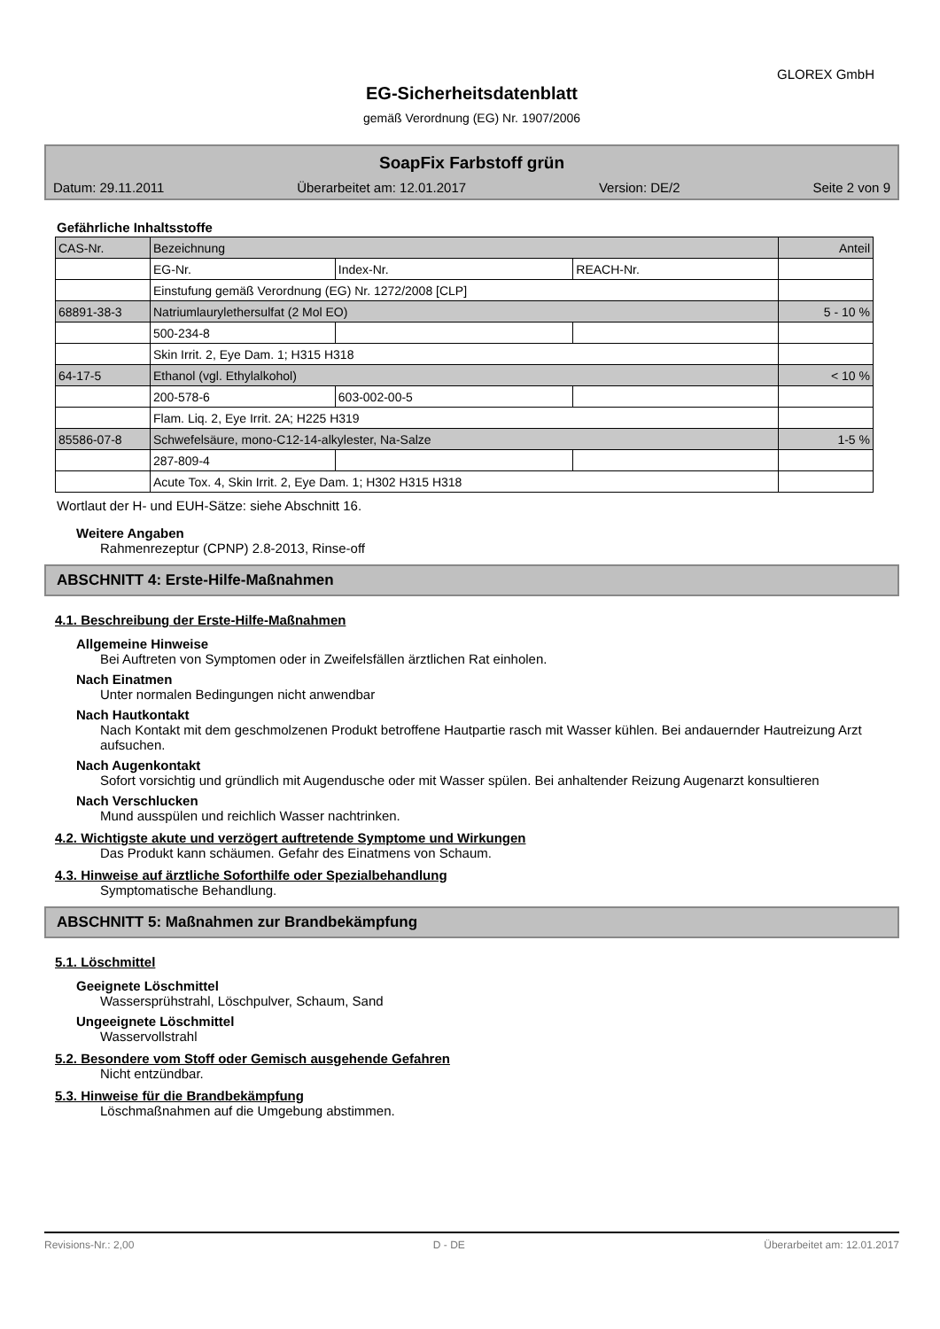GLOREX GmbH
EG-Sicherheitsdatenblatt
gemäß Verordnung (EG) Nr. 1907/2006
SoapFix Farbstoff grün
Datum: 29.11.2011 Überarbeitet am: 12.01.2017 Version: DE/2 Seite 2 von 9
Gefährliche Inhaltsstoffe
| CAS-Nr. | Bezeichnung | | | Anteil |
| | EG-Nr. | Index-Nr. | REACH-Nr. | |
| | Einstufung gemäß Verordnung (EG) Nr. 1272/2008 [CLP] | | | |
| 68891-38-3 | Natriumlaurylethersulfat (2 Mol EO) | | | 5 - 10 % |
| | 500-234-8 | | | |
| | Skin Irrit. 2, Eye Dam. 1; H315 H318 | | | |
| 64-17-5 | Ethanol (vgl. Ethylalkohol) | | | < 10 % |
| | 200-578-6 | 603-002-00-5 | | |
| | Flam. Liq. 2, Eye Irrit. 2A; H225 H319 | | | |
| 85586-07-8 | Schwefelsäure, mono-C12-14-alkylester, Na-Salze | | | 1-5 % |
| | 287-809-4 | | | |
| | Acute Tox. 4, Skin Irrit. 2, Eye Dam. 1; H302 H315 H318 | | | |
Wortlaut der H- und EUH-Sätze: siehe Abschnitt 16.
Weitere Angaben
Rahmenrezeptur (CPNP) 2.8-2013, Rinse-off
ABSCHNITT 4: Erste-Hilfe-Maßnahmen
4.1. Beschreibung der Erste-Hilfe-Maßnahmen
Allgemeine Hinweise
Bei Auftreten von Symptomen oder in Zweifelsfällen ärztlichen Rat einholen.
Nach Einatmen
Unter normalen Bedingungen nicht anwendbar
Nach Hautkontakt
Nach Kontakt mit dem geschmolzenen Produkt betroffene Hautpartie rasch mit Wasser kühlen. Bei andauernder Hautreizung Arzt aufsuchen.
Nach Augenkontakt
Sofort vorsichtig und gründlich mit Augendusche oder mit Wasser spülen. Bei anhaltender Reizung Augenarzt konsultieren
Nach Verschlucken
Mund ausspülen und reichlich Wasser nachtrinken.
4.2. Wichtigste akute und verzögert auftretende Symptome und Wirkungen
Das Produkt kann schäumen. Gefahr des Einatmens von Schaum.
4.3. Hinweise auf ärztliche Soforthilfe oder Spezialbehandlung
Symptomatische Behandlung.
ABSCHNITT 5: Maßnahmen zur Brandbekämpfung
5.1. Löschmittel
Geeignete Löschmittel
Wassersprühstrahl, Löschpulver, Schaum, Sand
Ungeeignete Löschmittel
Wasservollstrahl
5.2. Besondere vom Stoff oder Gemisch ausgehende Gefahren
Nicht entzündbar.
5.3. Hinweise für die Brandbekämpfung
Löschmaßnahmen auf die Umgebung abstimmen.
Revisions-Nr.: 2,00 D - DE Überarbeitet am: 12.01.2017